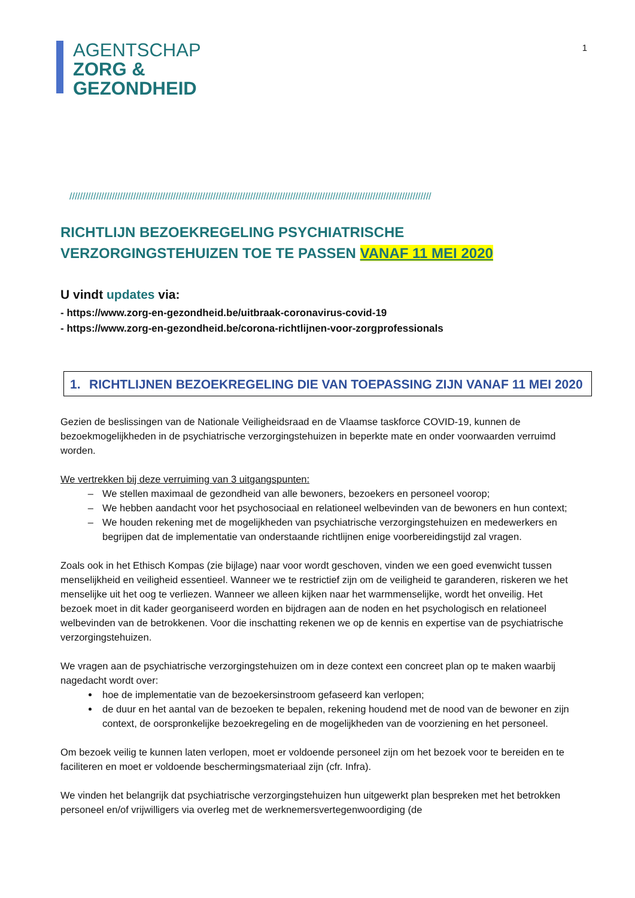AGENTSCHAP
ZORG &
GEZONDHEID
1
////////////////////////////////////////////////////////////////////////////////////////////////////////////////////////////////////////
RICHTLIJN BEZOEKREGELING PSYCHIATRISCHE VERZORGINGSTEHUIZEN TOE TE PASSEN VANAF 11 MEI 2020
U vindt updates via:
- https://www.zorg-en-gezondheid.be/uitbraak-coronavirus-covid-19
- https://www.zorg-en-gezondheid.be/corona-richtlijnen-voor-zorgprofessionals
1. RICHTLIJNEN BEZOEKREGELING DIE VAN TOEPASSING ZIJN VANAF 11 MEI 2020
Gezien de beslissingen van de Nationale Veiligheidsraad en de Vlaamse taskforce COVID-19, kunnen de bezoekmogelijkheden in de psychiatrische verzorgingstehuizen in beperkte mate en onder voorwaarden verruimd worden.
We vertrekken bij deze verruiming van 3 uitgangspunten:
We stellen maximaal de gezondheid van alle bewoners, bezoekers en personeel voorop;
We hebben aandacht voor het psychosociaal en relationeel welbevinden van de bewoners en hun context;
We houden rekening met de mogelijkheden van psychiatrische verzorgingstehuizen en medewerkers en begrijpen dat de implementatie van onderstaande richtlijnen enige voorbereidingstijd zal vragen.
Zoals ook in het Ethisch Kompas (zie bijlage) naar voor wordt geschoven, vinden we een goed evenwicht tussen menselijkheid en veiligheid essentieel. Wanneer we te restrictief zijn om de veiligheid te garanderen, riskeren we het menselijke uit het oog te verliezen. Wanneer we alleen kijken naar het warmmenselijke, wordt het onveilig. Het bezoek moet in dit kader georganiseerd worden en bijdragen aan de noden en het psychologisch en relationeel welbevinden van de betrokkenen. Voor die inschatting rekenen we op de kennis en expertise van de psychiatrische verzorgingstehuizen.
We vragen aan de psychiatrische verzorgingstehuizen om in deze context een concreet plan op te maken waarbij nagedacht wordt over:
hoe de implementatie van de bezoekersinstroom gefaseerd kan verlopen;
de duur en het aantal van de bezoeken te bepalen, rekening houdend met de nood van de bewoner en zijn context, de oorspronkelijke bezoekregeling en de mogelijkheden van de voorziening en het personeel.
Om bezoek veilig te kunnen laten verlopen, moet er voldoende personeel zijn om het bezoek voor te bereiden en te faciliteren en moet er voldoende beschermingsmateriaal zijn (cfr. Infra).
We vinden het belangrijk dat psychiatrische verzorgingstehuizen hun uitgewerkt plan bespreken met het betrokken personeel en/of vrijwilligers via overleg met de werknemersvertegenwoordiging (de